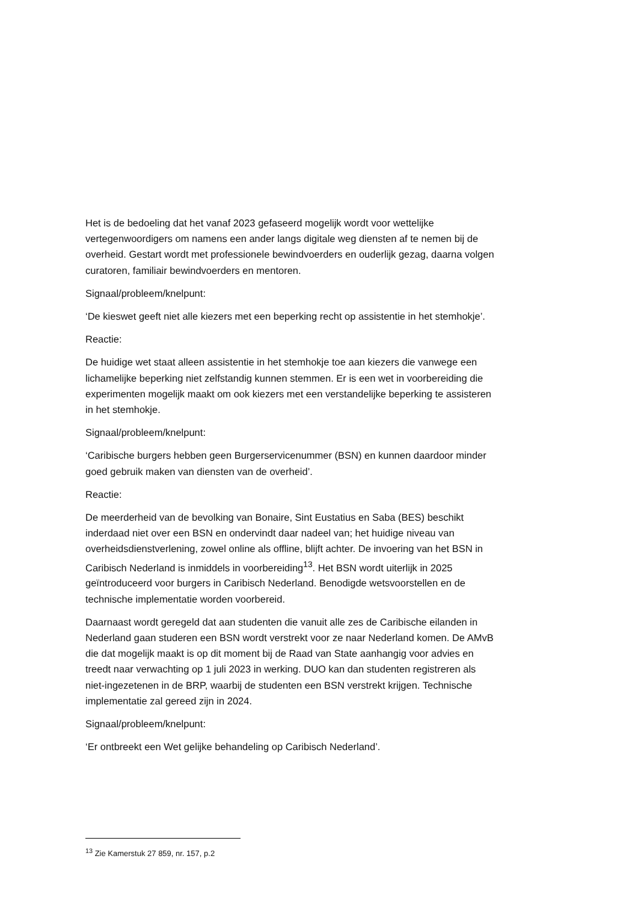Het is de bedoeling dat het vanaf 2023 gefaseerd mogelijk wordt voor wettelijke vertegenwoordigers om namens een ander langs digitale weg diensten af te nemen bij de overheid. Gestart wordt met professionele bewindvoerders en ouderlijk gezag, daarna volgen curatoren, familiair bewindvoerders en mentoren.
Signaal/probleem/knelpunt:
‘De kieswet geeft niet alle kiezers met een beperking recht op assistentie in het stemhokje’.
Reactie:
De huidige wet staat alleen assistentie in het stemhokje toe aan kiezers die vanwege een lichamelijke beperking niet zelfstandig kunnen stemmen. Er is een wet in voorbereiding die experimenten mogelijk maakt om ook kiezers met een verstandelijke beperking te assisteren in het stemhokje.
Signaal/probleem/knelpunt:
‘Caribische burgers hebben geen Burgerservicenummer (BSN) en kunnen daardoor minder goed gebruik maken van diensten van de overheid’.
Reactie:
De meerderheid van de bevolking van Bonaire, Sint Eustatius en Saba (BES) beschikt inderdaad niet over een BSN en ondervindt daar nadeel van; het huidige niveau van overheidsdienstverlening, zowel online als offline, blijft achter. De invoering van het BSN in Caribisch Nederland is inmiddels in voorbereiding<sup>13</sup>. Het BSN wordt uiterlijk in 2025 geïntroduceerd voor burgers in Caribisch Nederland. Benodigde wetsvoorstellen en de technische implementatie worden voorbereid.
Daarnaast wordt geregeld dat aan studenten die vanuit alle zes de Caribische eilanden in Nederland gaan studeren een BSN wordt verstrekt voor ze naar Nederland komen. De AMvB die dat mogelijk maakt is op dit moment bij de Raad van State aanhangig voor advies en treedt naar verwachting op 1 juli 2023 in werking. DUO kan dan studenten registreren als niet-ingezetenen in de BRP, waarbij de studenten een BSN verstrekt krijgen. Technische implementatie zal gereed zijn in 2024.
Signaal/probleem/knelpunt:
‘Er ontbreekt een Wet gelijke behandeling op Caribisch Nederland’.
<sup>13</sup> Zie Kamerstuk 27 859, nr. 157, p.2